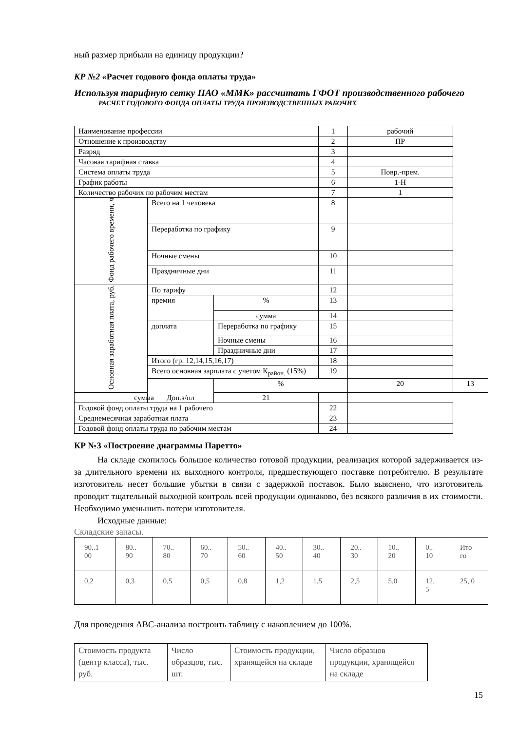ный размер прибыли на единицу продукции?
КР №2 «Расчет годового фонда оплаты труда»
Используя тарифную сетку ПАО «ММК» рассчитать ГФОТ производственного рабочего
РАСЧЕТ ГОДОВОГО ФОНДА ОПЛАТЫ ТРУДА ПРОИЗВОДСТВЕННЫХ РАБОЧИХ
| Наименование профессии | | | 1 | рабочий | |
| Отношение к производству | | | 2 | ПР | |
| Разряд | | | 3 | | |
| Часовая тарифная ставка | | | 4 | | |
| Система оплаты труда | | | 5 | Повр.-прем. | |
| График работы | | | 6 | 1-Н | |
| Количество рабочих по рабочим местам | | | 7 | 1 | |
| Фонд рабочего времени, ч | Всего на 1 человека | | 8 | | |
| | Переработка по графику | | 9 | | |
| | Ночные смены | | 10 | | |
| | Праздничные дни | | 11 | | |
| Основная заработная плата, руб. | По тарифу | | 12 | | |
| | премия | % | 13 | | |
| | | сумма | 14 | | |
| | доплата | Переработка по графику | 15 | | |
| | | Ночные смены | 16 | | |
| | | Праздничные дни | 17 | | |
| | Итого (гр. 12,14,15,16,17) | | 18 | | |
| | Всего основная зарплата с учетом К<sub>район.</sub> (15%) | | 19 | | |
| | Доп.з/пл | % | | 20 | 13 |
| сумма | | 21 | | | |
| Годовой фонд оплаты труда на 1 рабочего | | | 22 | | |
| Среднемесячная заработная плата | | | 23 | | |
| Годовой фонд оплаты труда по рабочим местам | | | 24 | | |
КР №3 «Построение диаграммы Паретто»
На складе скопилось большое количество готовой продукции, реализация которой задерживается из-за длительного времени их выходного контроля, предшествующего поставке потребителю. В результате изготовитель несет большие убытки в связи с задержкой поставок. Было выяснено, что изготовитель проводит тщательный выходной контроль всей продукции одинаково, без всякого различия в их стоимости. Необходимо уменьшить потери изготовителя.
Исходные данные:
Складские запасы.
| 90..1 00 | 80.. 90 | 70.. 80 | 60.. 70 | 50.. 60 | 40.. 50 | 30.. 40 | 20.. 30 | 10.. 20 | 0.. 10 | Ито го |
| 0,2 | 0,3 | 0,5 | 0,5 | 0,8 | 1,2 | 1,5 | 2,5 | 5,0 | 12, 5 | 25, 0 |
Для проведения АВС-анализа построить таблицу с накоплением до 100%.
| Стоимость продукта (центр класса), тыс. руб. | Число образцов, тыс. шт. | Стоимость продукции, хранящейся на складе | Число образцов продукции, хранящейся на складе |
15